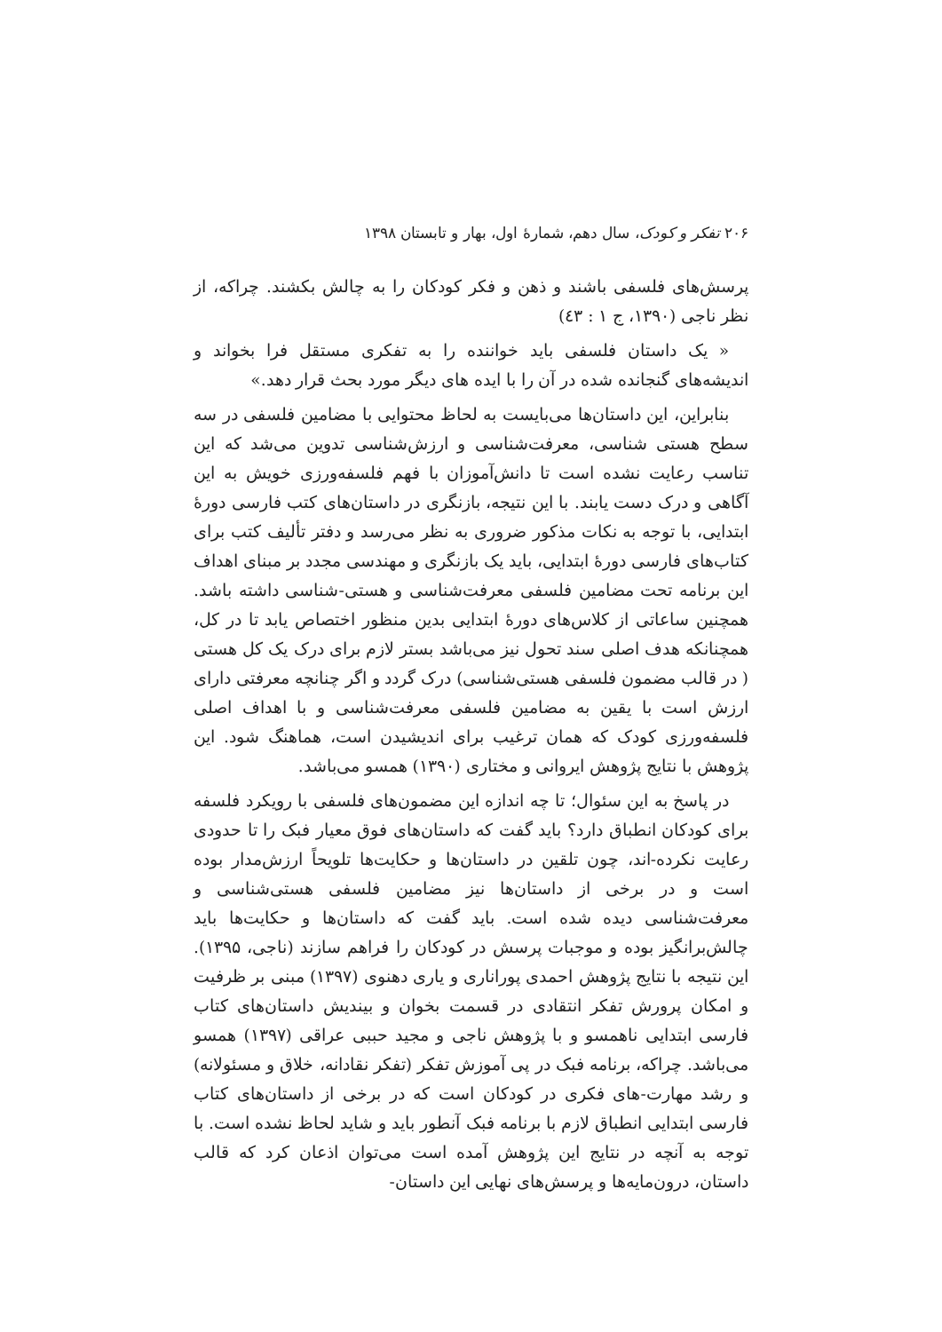۲۰۶ تفکر و کودک، سال دهم، شمارهٔ اول، بهار و تابستان ۱۳۹۸
پرسش‌های فلسفی باشند و ذهن و فکر کودکان را به چالش بکشند. چراکه، از نظر ناجی (۱۳۹۰، ج ۱ : ٤٣)
« یک داستان فلسفی باید خواننده را به تفکری مستقل فرا بخواند و اندیشه‌های گنجانده شده در آن را با ایده های دیگر مورد بحث قرار دهد.»
بنابراین، این داستان‌ها می‌بایست به لحاظ محتوایی با مضامین فلسفی در سه سطح هستی شناسی، معرفت‌شناسی و ارزش‌شناسی تدوین می‌شد که این تناسب رعایت نشده است تا دانش‌آموزان با فهم فلسفه‌ورزی خویش به این آگاهی و درک دست یابند. با این نتیجه، بازنگری در داستان‌های کتب فارسی دورهٔ ابتدایی، با توجه به نکات مذکور ضروری به نظر می‌رسد و دفتر تألیف کتب برای کتاب‌های فارسی دورهٔ ابتدایی، باید یک بازنگری و مهندسی مجدد بر مبنای اهداف این برنامه تحت مضامین فلسفی معرفت‌شناسی و هستی-شناسی داشته باشد. همچنین ساعاتی از کلاس‌های دورهٔ ابتدایی بدین منظور اختصاص یابد تا در کل، همچنانکه هدف اصلی سند تحول نیز می‌باشد بستر لازم برای درک یک کل هستی ( در قالب مضمون فلسفی هستی‌شناسی) درک گردد و اگر چنانچه معرفتی دارای ارزش است با یقین به مضامین فلسفی معرفت‌شناسی و با اهداف اصلی فلسفه‌ورزی کودک که همان ترغیب برای اندیشیدن است، هماهنگ شود. این پژوهش با نتایج پژوهش ایروانی و مختاری (۱۳۹۰) همسو می‌باشد.
در پاسخ به این سئوال؛ تا چه اندازه این مضمون‌های فلسفی با رویکرد فلسفه برای کودکان انطباق دارد؟ باید گفت که داستان‌های فوق معیار فبک را تا حدودی رعایت نکرده-اند، چون تلقین در داستان‌ها و حکایت‌ها تلویحاً ارزش‌مدار بوده است و در برخی از داستان‌ها نیز مضامین فلسفی هستی‌شناسی و معرفت‌شناسی دیده شده است. باید گفت که داستان‌ها و حکایت‌ها باید چالش‌برانگیز بوده و موجبات پرسش در کودکان را فراهم سازند (ناجی، ۱۳۹۵). این نتیجه با نتایج پژوهش احمدی پوراناری و یاری دهنوی (۱۳۹۷) مبنی بر ظرفیت و امکان پرورش تفکر انتقادی در قسمت بخوان و بیندیش داستان‌های کتاب فارسی ابتدایی ناهمسو و با پژوهش ناجی و مجید حببی عراقی (۱۳۹۷) همسو می‌باشد. چراکه، برنامه فبک در پی آموزش تفکر (تفکر نقادانه، خلاق و مسئولانه) و رشد مهارت-های فکری در کودکان است که در برخی از داستان‌های کتاب فارسی ابتدایی انطباق لازم با برنامه فبک آنطور باید و شاید لحاظ نشده است. با توجه به آنچه در نتایج این پژوهش آمده است می‌توان اذعان کرد که قالب داستان، درون‌مایه‌ها و پرسش‌های نهایی این داستان-